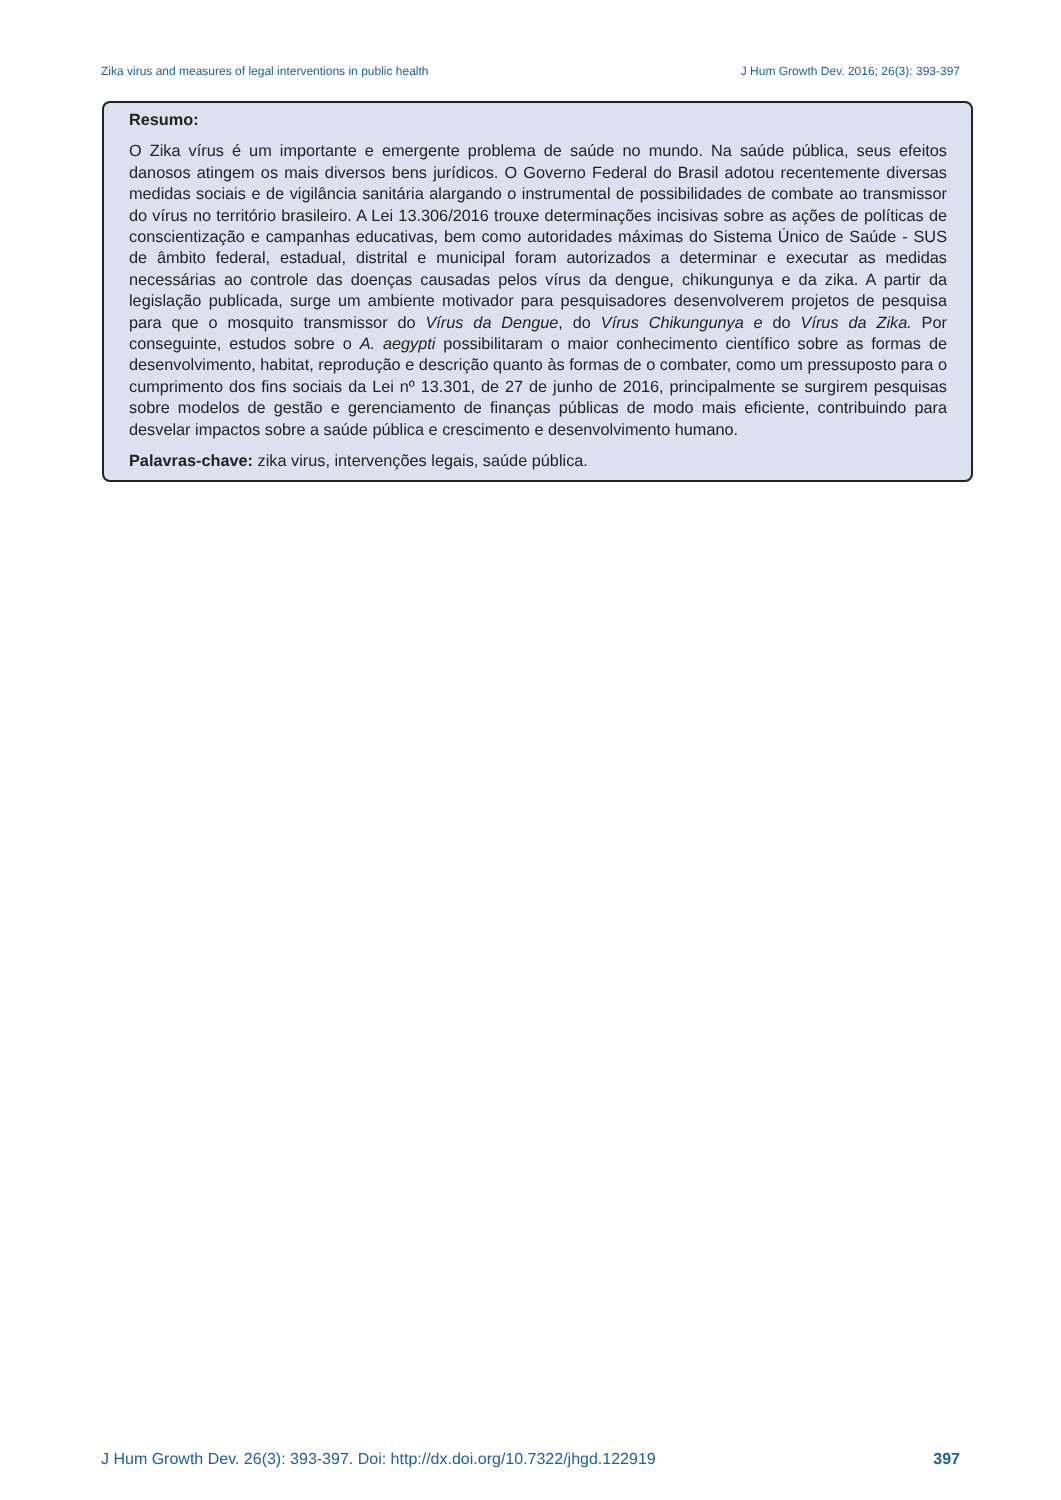Zika virus and measures of legal interventions in public health J Hum Growth Dev. 2016; 26(3): 393-397
Resumo:
O Zika vírus é um importante e emergente problema de saúde no mundo. Na saúde pública, seus efeitos danosos atingem os mais diversos bens jurídicos. O Governo Federal do Brasil adotou recentemente diversas medidas sociais e de vigilância sanitária alargando o instrumental de possibilidades de combate ao transmissor do vírus no território brasileiro. A Lei 13.306/2016 trouxe determinações incisivas sobre as ações de políticas de conscientização e campanhas educativas, bem como autoridades máximas do Sistema Único de Saúde - SUS de âmbito federal, estadual, distrital e municipal foram autorizados a determinar e executar as medidas necessárias ao controle das doenças causadas pelos vírus da dengue, chikungunya e da zika. A partir da legislação publicada, surge um ambiente motivador para pesquisadores desenvolverem projetos de pesquisa para que o mosquito transmissor do Vírus da Dengue, do Vírus Chikungunya e do Vírus da Zika. Por conseguinte, estudos sobre o A. aegypti possibilitaram o maior conhecimento científico sobre as formas de desenvolvimento, habitat, reprodução e descrição quanto às formas de o combater, como um pressuposto para o cumprimento dos fins sociais da Lei nº 13.301, de 27 de junho de 2016, principalmente se surgirem pesquisas sobre modelos de gestão e gerenciamento de finanças públicas de modo mais eficiente, contribuindo para desvelar impactos sobre a saúde pública e crescimento e desenvolvimento humano.
Palavras-chave: zika virus, intervenções legais, saúde pública.
J Hum Growth Dev. 26(3): 393-397. Doi: http://dx.doi.org/10.7322/jhgd.122919 397